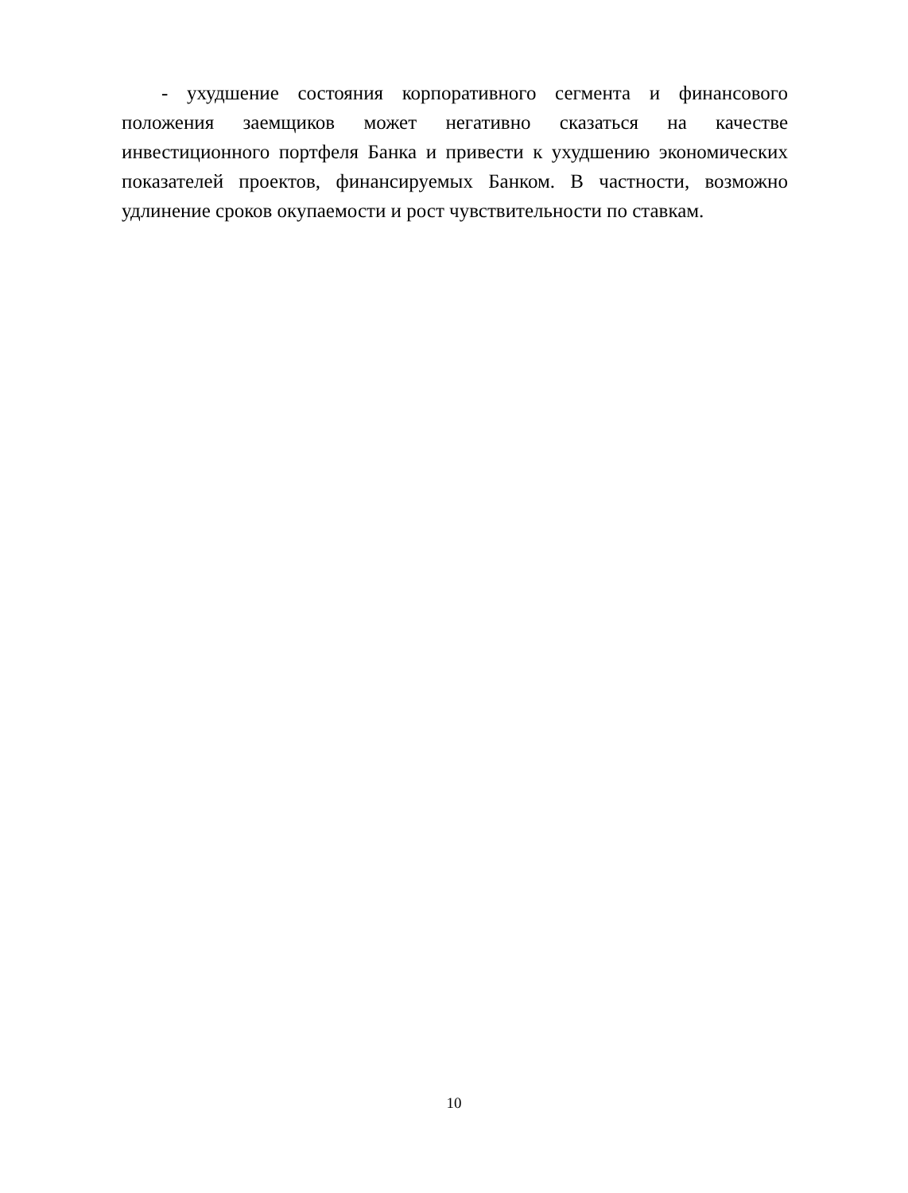- ухудшение состояния корпоративного сегмента и финансового положения заемщиков может негативно сказаться на качестве инвестиционного портфеля Банка и привести к ухудшению экономических показателей проектов, финансируемых Банком. В частности, возможно удлинение сроков окупаемости и рост чувствительности по ставкам.
10